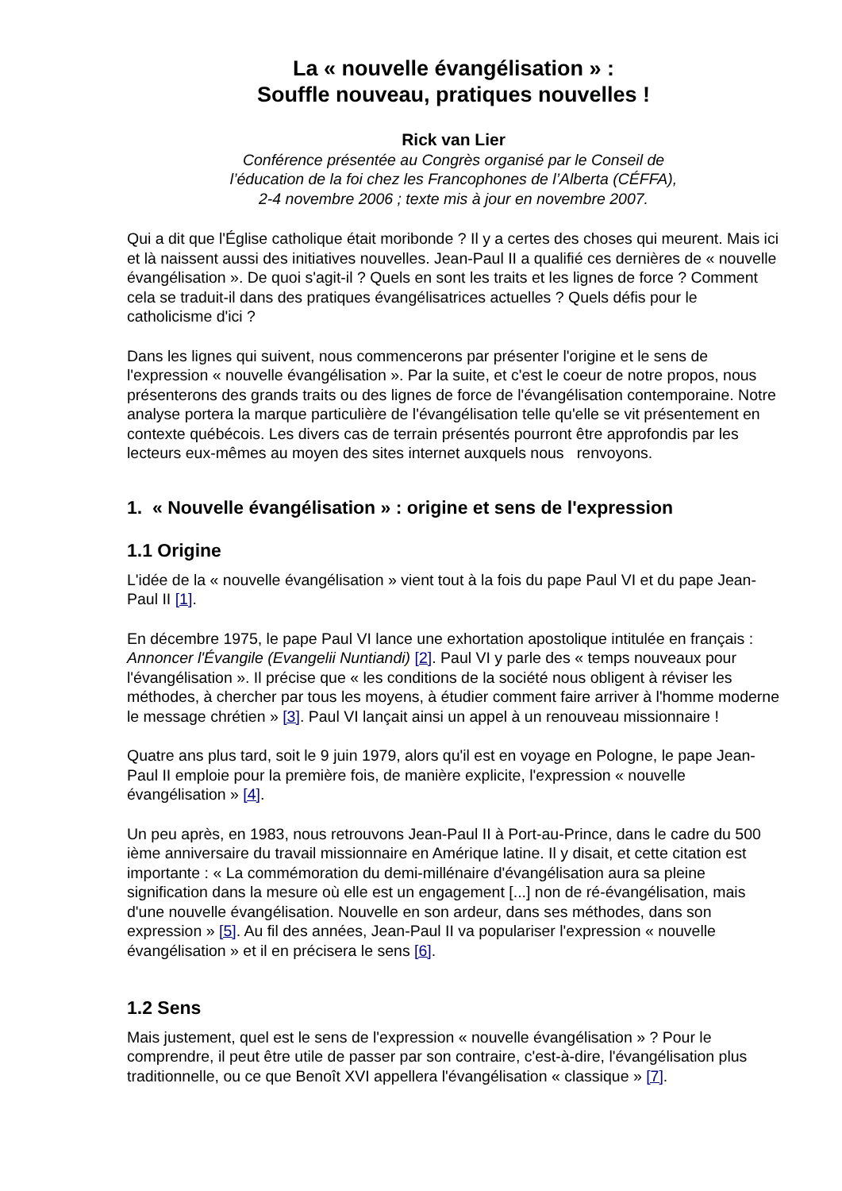La « nouvelle évangélisation » :
Souffle nouveau, pratiques nouvelles !
Rick van Lier
Conférence présentée au Congrès organisé par le Conseil de
l’éducation de la foi chez les Francophones de l’Alberta (CÉFFA),
2-4 novembre 2006 ; texte mis à jour en novembre 2007.
Qui a dit que l'Église catholique était moribonde ? Il y a certes des choses qui meurent. Mais ici et là naissent aussi des initiatives nouvelles. Jean-Paul II a qualifié ces dernières de « nouvelle évangélisation ». De quoi s'agit-il ? Quels en sont les traits et les lignes de force ? Comment cela se traduit-il dans des pratiques évangélisatrices actuelles ? Quels défis pour le catholicisme d'ici ?
Dans les lignes qui suivent, nous commencerons par présenter l'origine et le sens de l'expression « nouvelle évangélisation ». Par la suite, et c'est le coeur de notre propos, nous présenterons des grands traits ou des lignes de force de l'évangélisation contemporaine. Notre analyse portera la marque particulière de l'évangélisation telle qu'elle se vit présentement en contexte québécois. Les divers cas de terrain présentés pourront être approfondis par les lecteurs eux-mêmes au moyen des sites internet auxquels nous renvoyons.
1. « Nouvelle évangélisation » : origine et sens de l'expression
1.1 Origine
L'idée de la « nouvelle évangélisation » vient tout à la fois du pape Paul VI et du pape Jean-Paul II [1].
En décembre 1975, le pape Paul VI lance une exhortation apostolique intitulée en français : Annoncer l'Évangile (Evangelii Nuntiandi) [2]. Paul VI y parle des « temps nouveaux pour l'évangélisation ». Il précise que « les conditions de la société nous obligent à réviser les méthodes, à chercher par tous les moyens, à étudier comment faire arriver à l'homme moderne le message chrétien » [3]. Paul VI lançait ainsi un appel à un renouveau missionnaire !
Quatre ans plus tard, soit le 9 juin 1979, alors qu'il est en voyage en Pologne, le pape Jean-Paul II emploie pour la première fois, de manière explicite, l'expression « nouvelle évangélisation » [4].
Un peu après, en 1983, nous retrouvons Jean-Paul II à Port-au-Prince, dans le cadre du 500 ième anniversaire du travail missionnaire en Amérique latine. Il y disait, et cette citation est importante : « La commémoration du demi-millénaire d'évangélisation aura sa pleine signification dans la mesure où elle est un engagement [...] non de ré-évangélisation, mais d'une nouvelle évangélisation. Nouvelle en son ardeur, dans ses méthodes, dans son expression » [5]. Au fil des années, Jean-Paul II va populariser l'expression « nouvelle évangélisation » et il en précisera le sens [6].
1.2 Sens
Mais justement, quel est le sens de l'expression « nouvelle évangélisation » ? Pour le comprendre, il peut être utile de passer par son contraire, c'est-à-dire, l'évangélisation plus traditionnelle, ou ce que Benoît XVI appellera l'évangélisation « classique » [7].